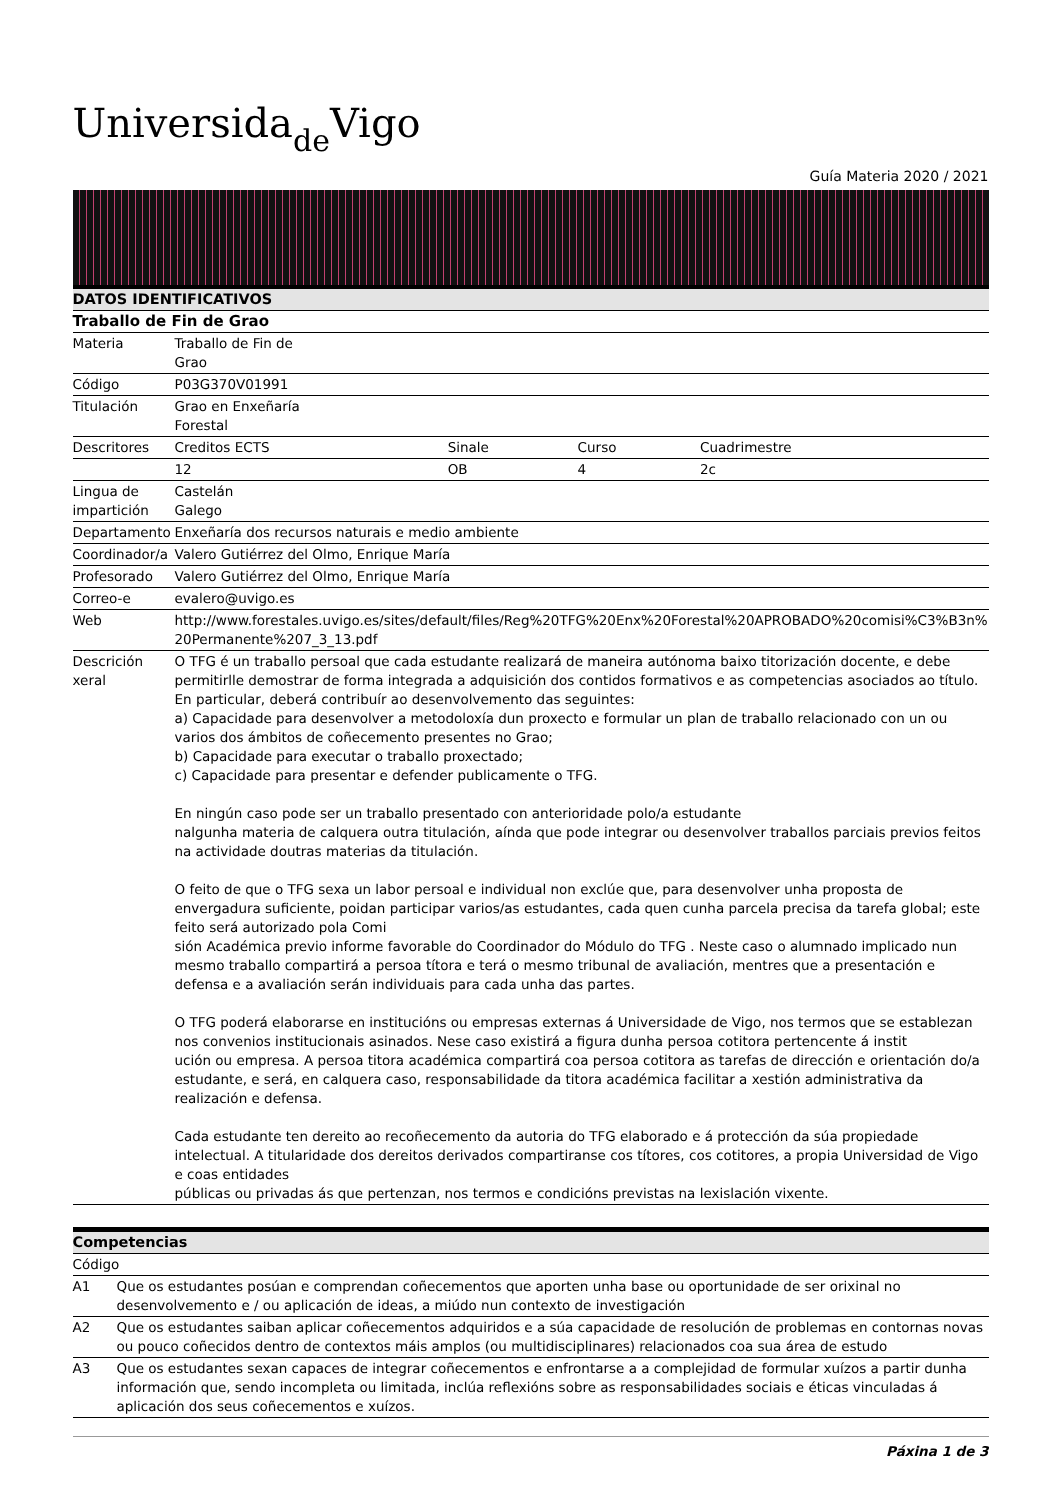Universida<sub>de</sub>Vigo
Guía Materia 2020 / 2021
| DATOS IDENTIFICATIVOS | | | | |
| --- | --- | --- | --- | --- |
| Traballo de Fin de Grao | | | | |
| Materia | Traballo de Fin de Grao | | | |
| Código | P03G370V01991 | | | |
| Titulación | Grao en Enxeñaría Forestal | | | |
| Descritores | Creditos ECTS | Sinale | Curso | Cuadrimestre |
| | 12 | OB | 4 | 2c |
| Lingua de impartición | Castelán Galego | | | |
| Departamento | Enxeñaría dos recursos naturais e medio ambiente | | | |
| Coordinador/a | Valero Gutiérrez del Olmo, Enrique María | | | |
| Profesorado | Valero Gutiérrez del Olmo, Enrique María | | | |
| Correo-e | evalero@uvigo.es | | | |
| Web | http://www.forestales.uvigo.es/sites/default/files/Reg%20TFG%20Enx%20Forestal%20APROBADO%20comisi%C3%B3n%20Permanente%207_3_13.pdf | | | |
| Descrición xeral | O TFG é un traballo persoal que cada estudante realizará de maneira autónoma baixo titorización docente, e debe permitirlle demostrar de forma integrada a adquisición dos contidos formativos e as competencias asociados ao título. En particular, deberá contribuír ao desenvolvemento das seguintes: a) Capacidade para desenvolver a metodoloxía dun proxecto e formular un plan de traballo relacionado con un ou varios dos ámbitos de coñecemento presentes no Grao; b) Capacidade para executar o traballo proxectado; c) Capacidade para presentar e defender publicamente o TFG. En ningún caso pode ser un traballo presentado con anterioridade polo/a estudante nalgunha materia de calquera outra titulación, aínda que pode integrar ou desenvolver traballos parciais previos feitos na actividade doutras materias da titulación. O feito de que o TFG sexa un labor persoal e individual non exclúe que, para desenvolver unha proposta de envergadura suficiente, poidan participar varios/as estudantes, cada quen cunha parcela precisa da tarefa global; este feito será autorizado pola Comi sión Académica previo informe favorable do Coordinador do Módulo do TFG . Neste caso o alumnado implicado nun mesmo traballo compartirá a persoa títora e terá o mesmo tribunal de avaliación, mentres que a presentación e defensa e a avaliación serán individuais para cada unha das partes. O TFG poderá elaborarse en institucións ou empresas externas á Universidade de Vigo, nos termos que se establezan nos convenios institucionais asinados. Nese caso existirá a figura dunha persoa cotitora pertencente á instit ución ou empresa. A persoa titora académica compartirá coa persoa cotitora as tarefas de dirección e orientación do/a estudante, e será, en calquera caso, responsabilidade da titora académica facilitar a xestión administrativa da realización e defensa. Cada estudante ten dereito ao recoñecemento da autoria do TFG elaborado e á protección da súa propiedade intelectual. A titularidade dos dereitos derivados compartiranse cos títores, cos cotitores, a propia Universidad de Vigo e coas entidades públicas ou privadas ás que pertenzan, nos termos e condicións previstas na lexislación vixente. | | | |
| Competencias | |
| --- | --- |
| Código | |
| A1 | Que os estudantes posúan e comprendan coñecementos que aporten unha base ou oportunidade de ser orixinal no desenvolvemento e / ou aplicación de ideas, a miúdo nun contexto de investigación |
| A2 | Que os estudantes saiban aplicar coñecementos adquiridos e a súa capacidade de resolución de problemas en contornas novas ou pouco coñecidos dentro de contextos máis amplos (ou multidisciplinares) relacionados coa sua área de estudo |
| A3 | Que os estudantes sexan capaces de integrar coñecementos e enfrontarse a a complejidad de formular xuízos a partir dunha información que, sendo incompleta ou limitada, inclúa reflexións sobre as responsabilidades sociais e éticas vinculadas á aplicación dos seus coñecementos e xuízos. |
Páxina 1 de 3